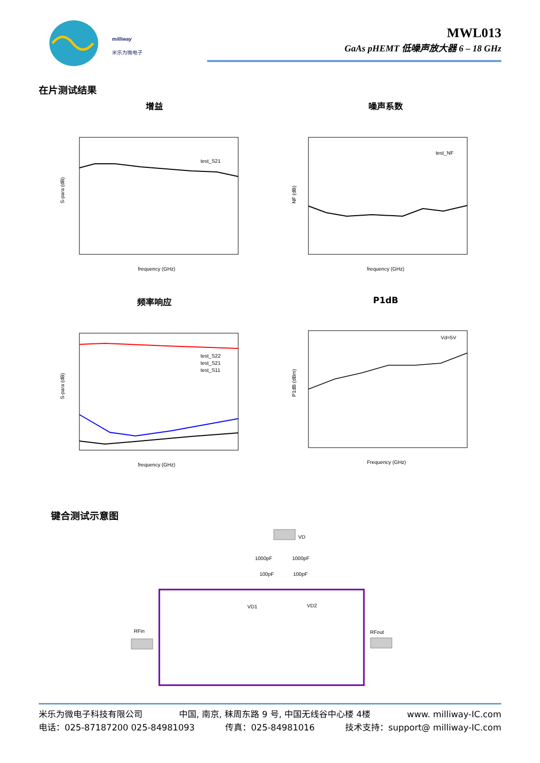milliway
米乐为微电子
MWL013
GaAs pHEMT 低噪声放大器 6 – 18 GHz
在片测试结果
增益
S-para (dB)
frequency (GHz)
test_S21
噪声系数
NF (dB)
frequency (GHz)
test_NF
频率响应
S-para (dB)
frequency (GHz)
test_S22
test_S21
test_S11
P1dB
P1dB (dBm)
Frequency (GHz)
Vd=5V
键合测试示意图
VD
1000pF
1000pF
100pF
100pF
VD1
VD2
RFin
RFout
米乐为微电子科技有限公司 中国, 南京, 秣周东路 9 号, 中国无线谷中心楼 4楼 www. milliway-IC.com
电话：025-87187200 025-84981093 传真：025-84981016 技术支持：support@ milliway-IC.com